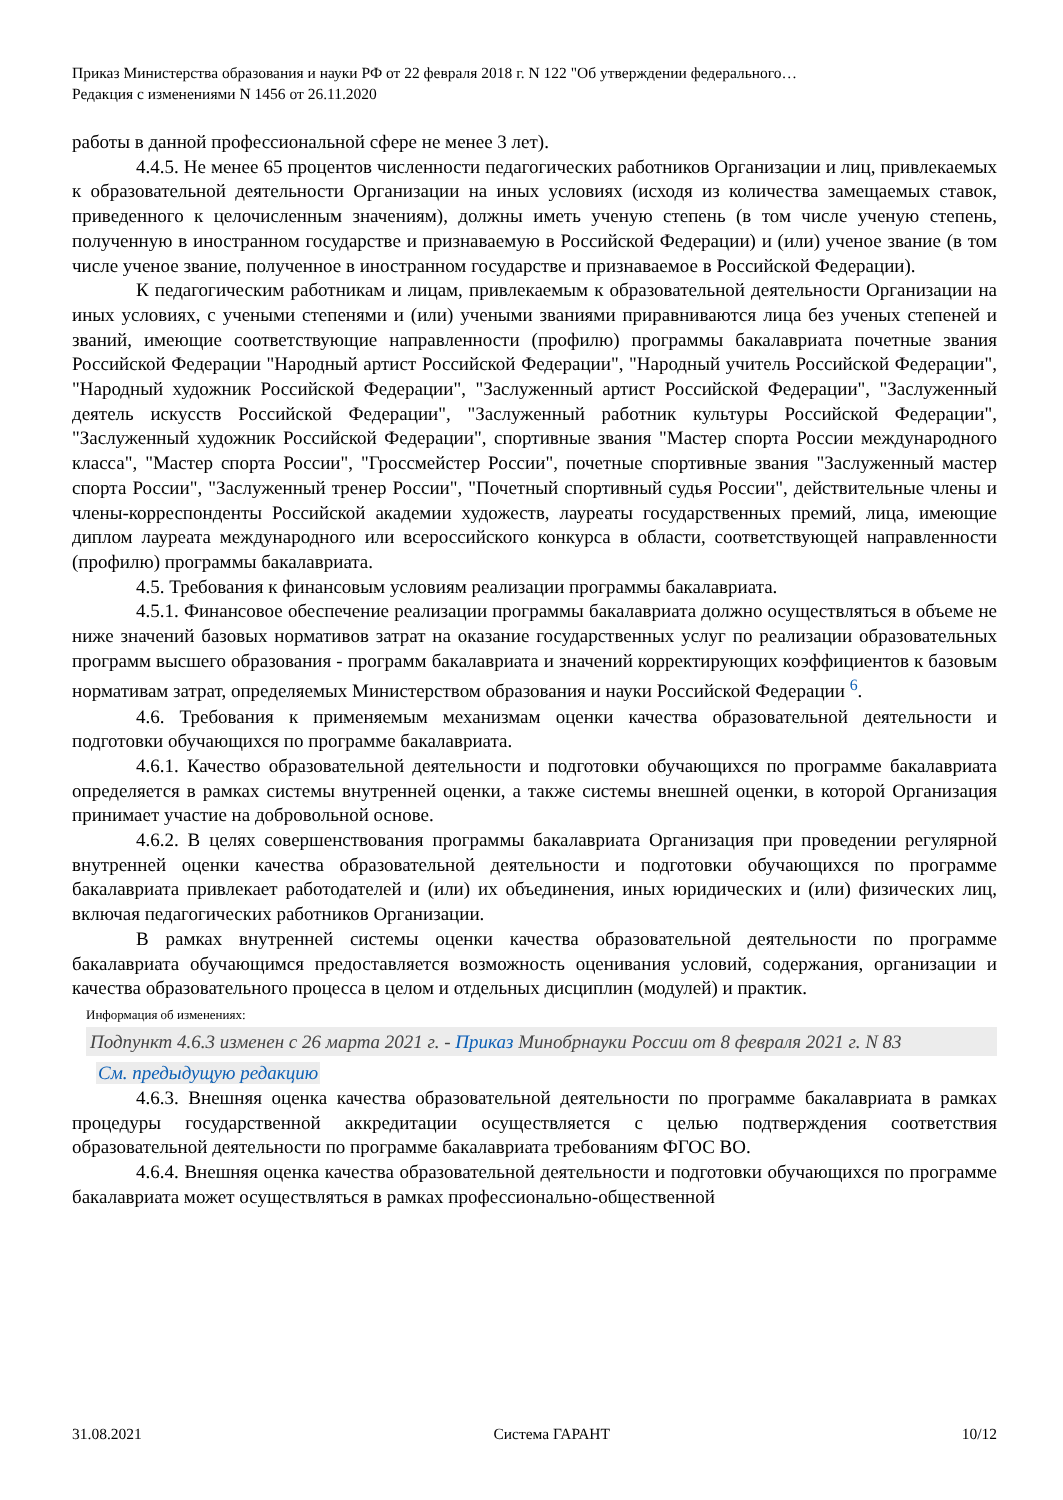Приказ Министерства образования и науки РФ от 22 февраля 2018 г. N 122 "Об утверждении федерального…
Редакция с изменениями N 1456 от 26.11.2020
работы в данной профессиональной сфере не менее 3 лет).
4.4.5. Не менее 65 процентов численности педагогических работников Организации и лиц, привлекаемых к образовательной деятельности Организации на иных условиях (исходя из количества замещаемых ставок, приведенного к целочисленным значениям), должны иметь ученую степень (в том числе ученую степень, полученную в иностранном государстве и признаваемую в Российской Федерации) и (или) ученое звание (в том числе ученое звание, полученное в иностранном государстве и признаваемое в Российской Федерации).
К педагогическим работникам и лицам, привлекаемым к образовательной деятельности Организации на иных условиях, с учеными степенями и (или) учеными званиями приравниваются лица без ученых степеней и званий, имеющие соответствующие направленности (профилю) программы бакалавриата почетные звания Российской Федерации "Народный артист Российской Федерации", "Народный учитель Российской Федерации", "Народный художник Российской Федерации", "Заслуженный артист Российской Федерации", "Заслуженный деятель искусств Российской Федерации", "Заслуженный работник культуры Российской Федерации", "Заслуженный художник Российской Федерации", спортивные звания "Мастер спорта России международного класса", "Мастер спорта России", "Гроссмейстер России", почетные спортивные звания "Заслуженный мастер спорта России", "Заслуженный тренер России", "Почетный спортивный судья России", действительные члены и члены-корреспонденты Российской академии художеств, лауреаты государственных премий, лица, имеющие диплом лауреата международного или всероссийского конкурса в области, соответствующей направленности (профилю) программы бакалавриата.
4.5. Требования к финансовым условиям реализации программы бакалавриата.
4.5.1. Финансовое обеспечение реализации программы бакалавриата должно осуществляться в объеме не ниже значений базовых нормативов затрат на оказание государственных услуг по реализации образовательных программ высшего образования - программ бакалавриата и значений корректирующих коэффициентов к базовым нормативам затрат, определяемых Министерством образования и науки Российской Федерации <sup>6</sup>.
4.6. Требования к применяемым механизмам оценки качества образовательной деятельности и подготовки обучающихся по программе бакалавриата.
4.6.1. Качество образовательной деятельности и подготовки обучающихся по программе бакалавриата определяется в рамках системы внутренней оценки, а также системы внешней оценки, в которой Организация принимает участие на добровольной основе.
4.6.2. В целях совершенствования программы бакалавриата Организация при проведении регулярной внутренней оценки качества образовательной деятельности и подготовки обучающихся по программе бакалавриата привлекает работодателей и (или) их объединения, иных юридических и (или) физических лиц, включая педагогических работников Организации.
В рамках внутренней системы оценки качества образовательной деятельности по программе бакалавриата обучающимся предоставляется возможность оценивания условий, содержания, организации и качества образовательного процесса в целом и отдельных дисциплин (модулей) и практик.
Информация об изменениях:
Подпункт 4.6.3 изменен с 26 марта 2021 г. - Приказ Минобрнауки России от 8 февраля 2021 г. N 83
См. предыдущую редакцию
4.6.3. Внешняя оценка качества образовательной деятельности по программе бакалавриата в рамках процедуры государственной аккредитации осуществляется с целью подтверждения соответствия образовательной деятельности по программе бакалавриата требованиям ФГОС ВО.
4.6.4. Внешняя оценка качества образовательной деятельности и подготовки обучающихся по программе бакалавриата может осуществляться в рамках профессионально-общественной
31.08.2021 Система ГАРАНТ 10/12